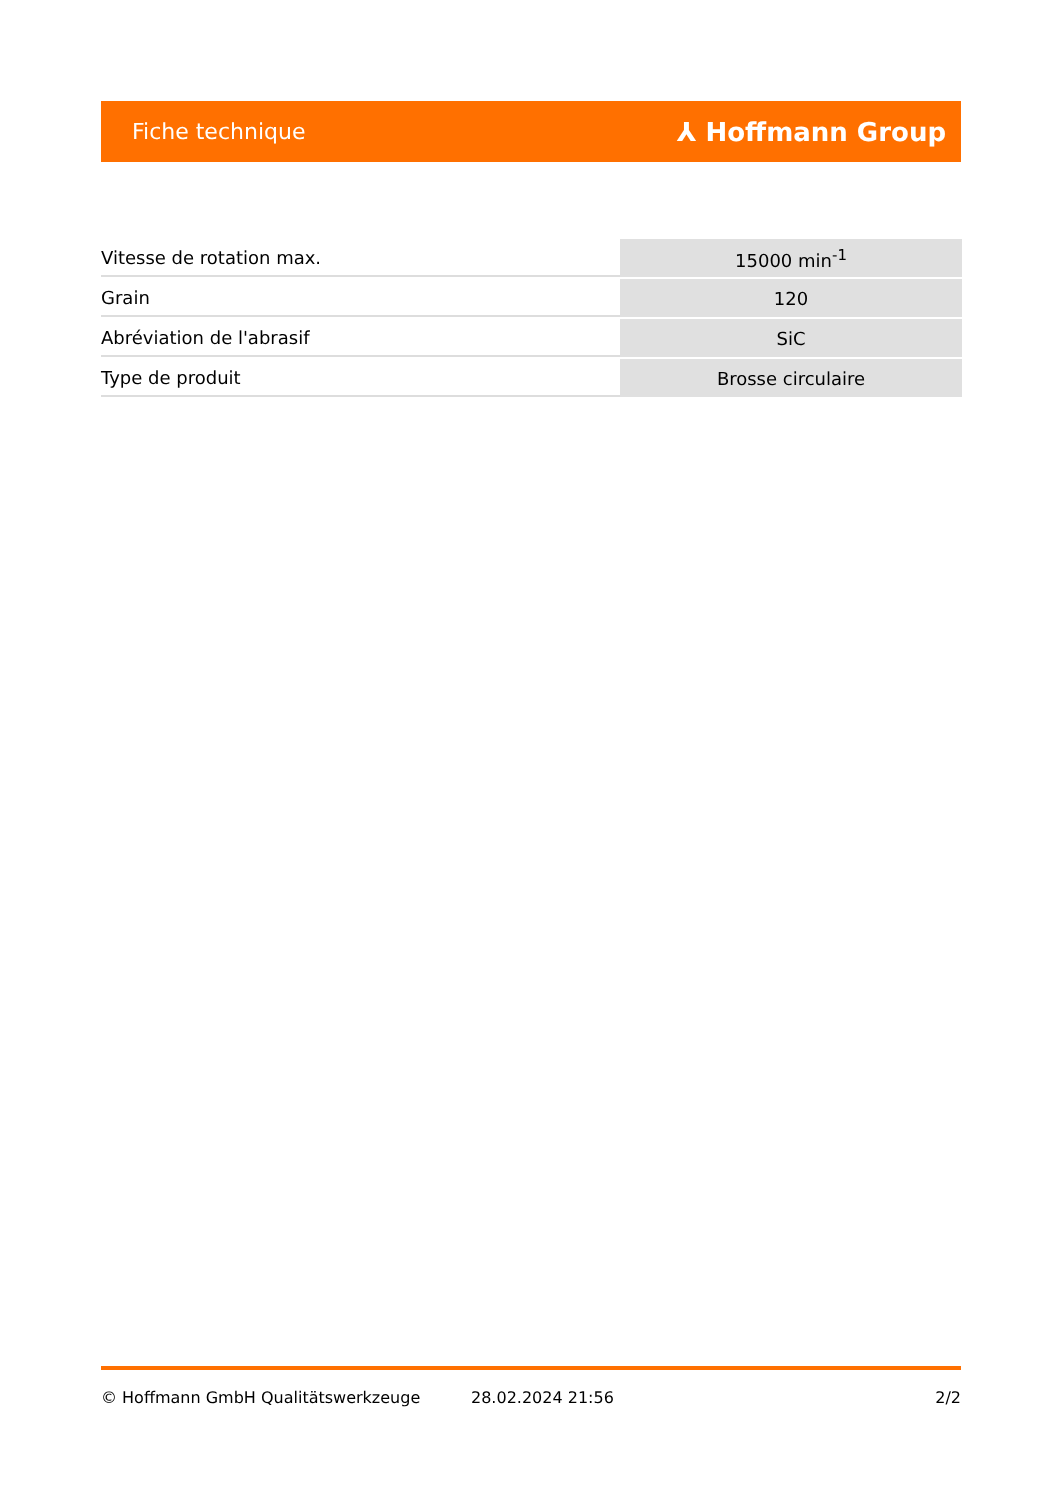Fiche technique ⅄ Hoffmann Group
| Vitesse de rotation max. | 15000 min<sup>-1</sup> |
| Grain | 120 |
| Abréviation de l'abrasif | SiC |
| Type de produit | Brosse circulaire |
© Hoffmann GmbH Qualitätswerkzeuge 28.02.2024 21:56 2/2